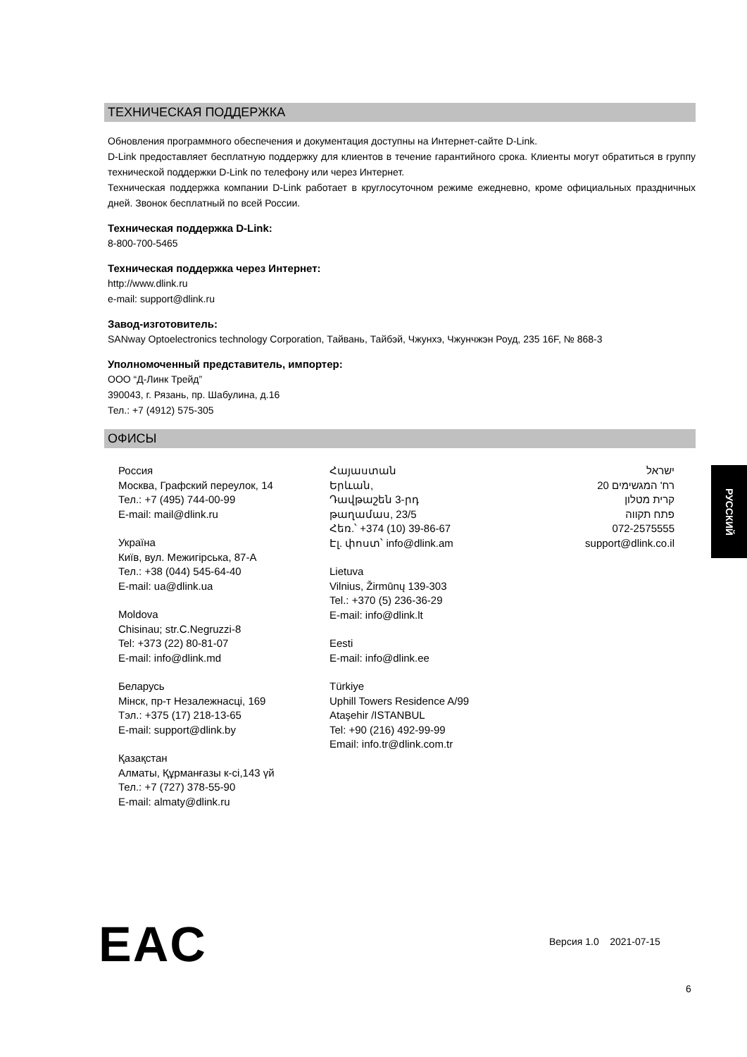ТЕХНИЧЕСКАЯ ПОДДЕРЖКА
Обновления программного обеспечения и документация доступны на Интернет-сайте D-Link.
D-Link предоставляет бесплатную поддержку для клиентов в течение гарантийного срока. Клиенты могут обратиться в группу технической поддержки D-Link по телефону или через Интернет.
Техническая поддержка компании D-Link работает в круглосуточном режиме ежедневно, кроме официальных праздничных дней. Звонок бесплатный по всей России.
Техническая поддержка D-Link:
8-800-700-5465
Техническая поддержка через Интернет:
http://www.dlink.ru
e-mail: support@dlink.ru
Завод-изготовитель:
SANway Optoelectronics technology Corporation, Тайвань, Тайбэй, Чжунхэ, Чжунчжэн Роуд, 235 16F, № 868-3
Уполномоченный представитель, импортер:
ООО “Д-Линк Трейд”
390043, г. Рязань, пр. Шабулина, д.16
Тел.: +7 (4912) 575-305
ОФИСЫ
Россия
Москва, Графский переулок, 14
Тел.: +7 (495) 744-00-99
E-mail: mail@dlink.ru
Україна
Київ, вул. Межигірська, 87-А
Тел.: +38 (044) 545-64-40
E-mail: ua@dlink.ua
Moldova
Chisinau; str.C.Negruzzi-8
Tel: +373 (22) 80-81-07
E-mail: info@dlink.md
Беларусь
Мінск, пр-т Незалежнасці, 169
Тэл.: +375 (17) 218-13-65
E-mail: support@dlink.by
Қазақстан
Алматы, Құрманғазы к-сі,143 үй
Тел.: +7 (727) 378-55-90
E-mail: almaty@dlink.ru
Հայաստան
Երևան,
Դավթաշեն 3-րդ
թաղամաս, 23/5
Հեռ.՝ +374 (10) 39-86-67
Էլ. փոստ՝ info@dlink.am
Lietuva
Vilnius, Žirmūnų 139-303
Tel.: +370 (5) 236-36-29
E-mail: info@dlink.lt
Eesti
E-mail: info@dlink.ee
Türkiye
Uphill Towers Residence A/99
Ataşehir /ISTANBUL
Tel: +90 (216) 492-99-99
Email: info.tr@dlink.com.tr
ישראל
רח' המגשימים 20
קרית מטלון
פתח תקווה
072-2575555
support@dlink.co.il
РУССКИЙ
EAC Версия 1.0 2021-07-15
6